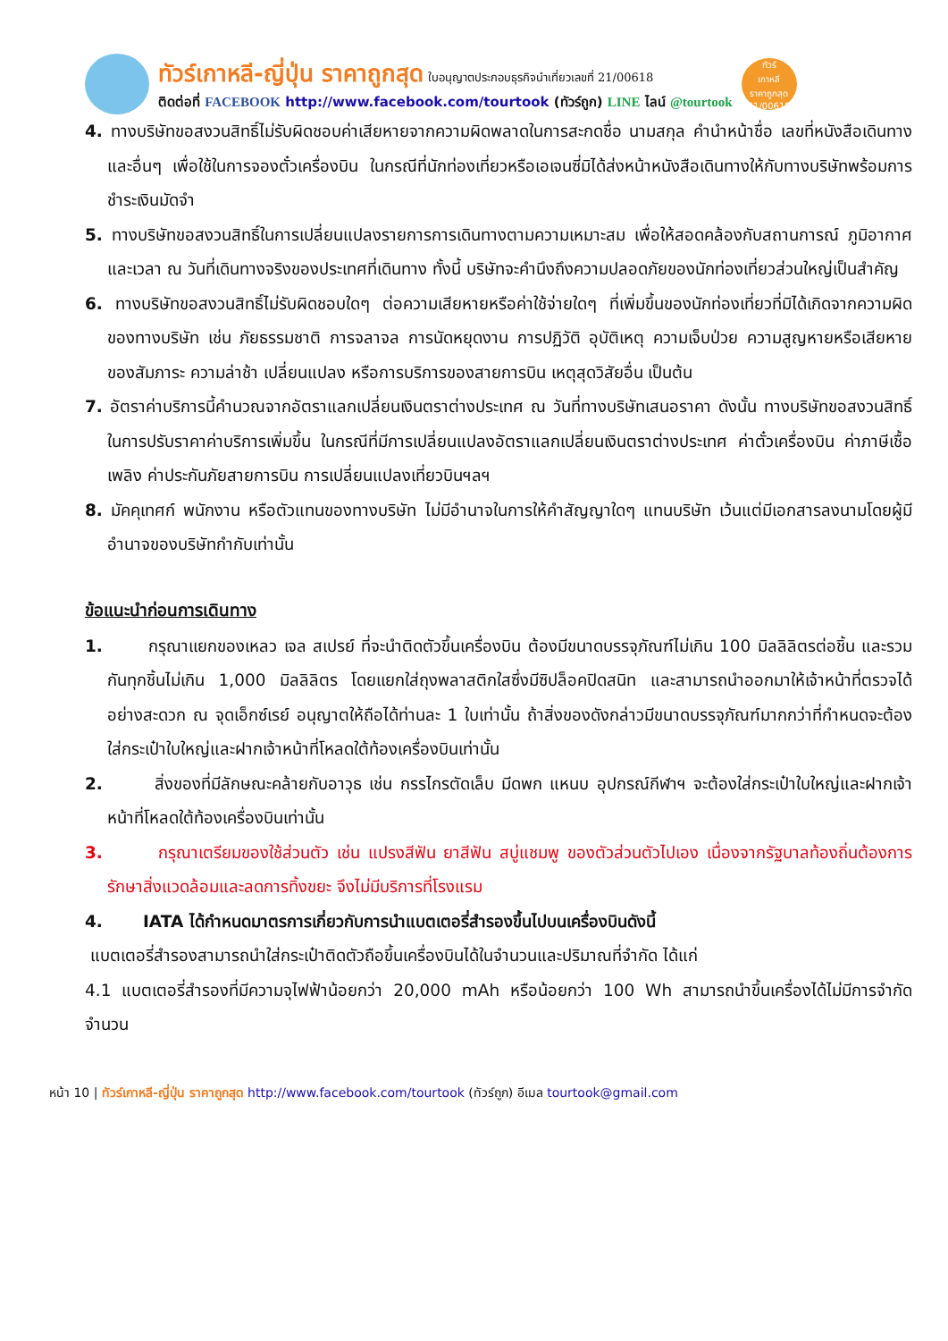ทัวร์เกาหลี-ญี่ปุ่น ราคาถูกสุด ใบอนุญาตประกอบธุรกิจนำเที่ยวเลขที่ 21/00618
ติดต่อที่ FACEBOOK http://www.facebook.com/tourtook (ทัวร์ถูก) LINE ไลน์ @tourtook
ทัวร์
เกาหลี
ราคาถูกสุด
21/00618
4. ทางบริษัทขอสงวนสิทธิ์ไม่รับผิดชอบค่าเสียหายจากความผิดพลาดในการสะกดชื่อ นามสกุล คำนำหน้าชื่อ เลขที่หนังสือเดินทาง และอื่นๆ เพื่อใช้ในการจองตั๋วเครื่องบิน ในกรณีที่นักท่องเที่ยวหรือเอเจนซี่มิได้ส่งหน้าหนังสือเดินทางให้กับทางบริษัทพร้อมการชำระเงินมัดจำ
5. ทางบริษัทขอสงวนสิทธิ์ในการเปลี่ยนแปลงรายการการเดินทางตามความเหมาะสม เพื่อให้สอดคล้องกับสถานการณ์ ภูมิอากาศ และเวลา ณ วันที่เดินทางจริงของประเทศที่เดินทาง ทั้งนี้ บริษัทจะคำนึงถึงความปลอดภัยของนักท่องเที่ยวส่วนใหญ่เป็นสำคัญ
6. ทางบริษัทขอสงวนสิทธิ์ไม่รับผิดชอบใดๆ ต่อความเสียหายหรือค่าใช้จ่ายใดๆ ที่เพิ่มขึ้นของนักท่องเที่ยวที่มิได้เกิดจากความผิดของทางบริษัท เช่น ภัยธรรมชาติ การจลาจล การนัดหยุดงาน การปฏิวัติ อุบัติเหตุ ความเจ็บป่วย ความสูญหายหรือเสียหายของสัมภาระ ความล่าช้า เปลี่ยนแปลง หรือการบริการของสายการบิน เหตุสุดวิสัยอื่น เป็นต้น
7. อัตราค่าบริการนี้คำนวณจากอัตราแลกเปลี่ยนเงินตราต่างประเทศ ณ วันที่ทางบริษัทเสนอราคา ดังนั้น ทางบริษัทขอสงวนสิทธิ์ในการปรับราคาค่าบริการเพิ่มขึ้น ในกรณีที่มีการเปลี่ยนแปลงอัตราแลกเปลี่ยนเงินตราต่างประเทศ ค่าตั๋วเครื่องบิน ค่าภาษีเชื้อเพลิง ค่าประกันภัยสายการบิน การเปลี่ยนแปลงเที่ยวบินฯลฯ
8. มัคคุเทศก์ พนักงาน หรือตัวแทนของทางบริษัท ไม่มีอำนาจในการให้คำสัญญาใดๆ แทนบริษัท เว้นแต่มีเอกสารลงนามโดยผู้มีอำนาจของบริษัทกำกับเท่านั้น
ข้อแนะนำก่อนการเดินทาง
1. กรุณาแยกของเหลว เจล สเปรย์ ที่จะนำติดตัวขึ้นเครื่องบิน ต้องมีขนาดบรรจุภัณฑ์ไม่เกิน 100 มิลลิลิตรต่อชิ้น และรวมกันทุกชิ้นไม่เกิน 1,000 มิลลิลิตร โดยแยกใส่ถุงพลาสติกใสซึ่งมีซิปล็อคปิดสนิท และสามารถนำออกมาให้เจ้าหน้าที่ตรวจได้อย่างสะดวก ณ จุดเอ็กซ์เรย์ อนุญาตให้ถือได้ท่านละ 1 ใบเท่านั้น ถ้าสิ่งของดังกล่าวมีขนาดบรรจุภัณฑ์มากกว่าที่กำหนดจะต้องใส่กระเป๋าใบใหญ่และฝากเจ้าหน้าที่โหลดใต้ท้องเครื่องบินเท่านั้น
2. สิ่งของที่มีลักษณะคล้ายกับอาวุธ เช่น กรรไกรตัดเล็บ มีดพก แหนบ อุปกรณ์กีฬาฯ จะต้องใส่กระเป๋าใบใหญ่และฝากเจ้าหน้าที่โหลดใต้ท้องเครื่องบินเท่านั้น
3. กรุณาเตรียมของใช้ส่วนตัว เช่น แปรงสีฟัน ยาสีฟัน สบู่แชมพู ของตัวส่วนตัวไปเอง เนื่องจากรัฐบาลท้องถิ่นต้องการรักษาสิ่งแวดล้อมและลดการทิ้งขยะ จึงไม่มีบริการที่โรงแรม
4. IATA ได้กำหนดมาตรการเกี่ยวกับการนำแบตเตอรี่สำรองขึ้นไปบนเครื่องบินดังนี้
แบตเตอรี่สำรองสามารถนำใส่กระเป๋าติดตัวถือขึ้นเครื่องบินได้ในจำนวนและปริมาณที่จำกัด ได้แก่
4.1 แบตเตอรี่สำรองที่มีความจุไฟฟ้าน้อยกว่า 20,000 mAh หรือน้อยกว่า 100 Wh สามารถนำขึ้นเครื่องได้ไม่มีการจำกัดจำนวน
หน้า 10 | ทัวร์เกาหลี-ญี่ปุ่น ราคาถูกสุด http://www.facebook.com/tourtook (ทัวร์ถูก) อีเมล tourtook@gmail.com